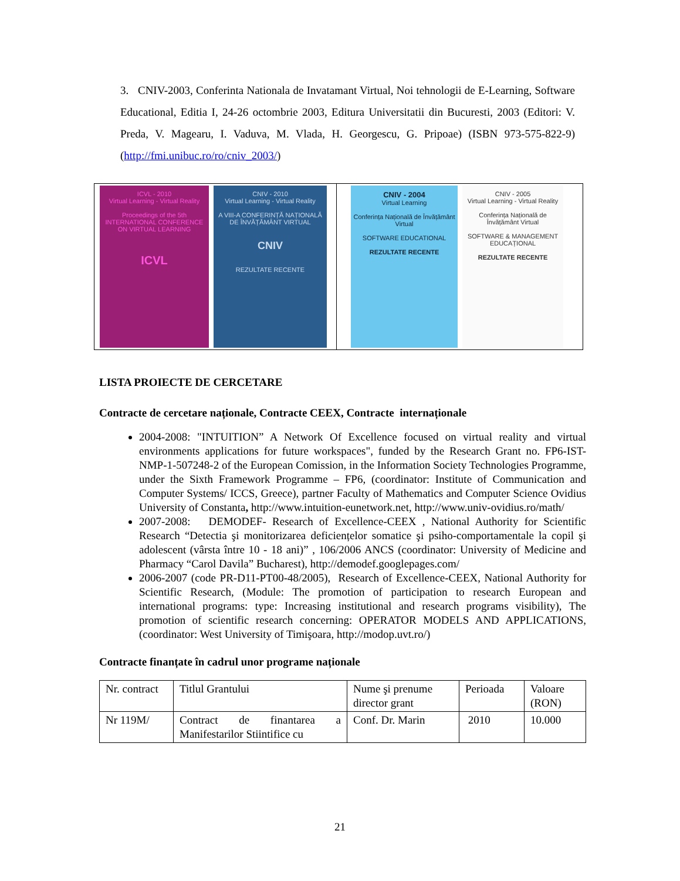3. CNIV-2003, Conferinta Nationala de Invatamant Virtual, Noi tehnologii de E-Learning, Software Educational, Editia I, 24-26 octombrie 2003, Editura Universitatii din Bucuresti, 2003 (Editori: V. Preda, V. Magearu, I. Vaduva, M. Vlada, H. Georgescu, G. Pripoae) (ISBN 973-575-822-9) (http://fmi.unibuc.ro/ro/cniv_2003/)
ICVL - 2010
Virtual Learning - Virtual Reality
Proceedings of the 5th INTERNATIONAL CONFERENCE ON VIRTUAL LEARNING
ICVL
CNIV - 2010
Virtual Learning - Virtual Reality
A VIII-A CONFERINȚĂ NAȚIONALĂ DE ÎNVĂȚĂMÂNT VIRTUAL
CNIV
REZULTATE RECENTE
CNIV - 2004
Virtual Learning
Conferința Națională de Învățământ Virtual
SOFTWARE EDUCATIONAL
REZULTATE RECENTE
CNIV - 2005
Virtual Learning - Virtual Reality
Conferința Națională de Învățământ Virtual
SOFTWARE & MANAGEMENT EDUCAȚIONAL
REZULTATE RECENTE
LISTA PROIECTE DE CERCETARE
Contracte de cercetare naționale, Contracte CEEX, Contracte internaționale
2004-2008: "INTUITION” A Network Of Excellence focused on virtual reality and virtual environments applications for future workspaces", funded by the Research Grant no. FP6-IST-NMP-1-507248-2 of the European Comission, in the Information Society Technologies Programme, under the Sixth Framework Programme – FP6, (coordinator: Institute of Communication and Computer Systems/ ICCS, Greece), partner Faculty of Mathematics and Computer Science Ovidius University of Constanta, http://www.intuition-eunetwork.net, http://www.univ-ovidius.ro/math/
2007-2008: DEMODEF- Research of Excellence-CEEX , National Authority for Scientific Research “Detectia şi monitorizarea deficiențelor somatice şi psiho-comportamentale la copil şi adolescent (vârsta între 10 - 18 ani)” , 106/2006 ANCS (coordinator: University of Medicine and Pharmacy “Carol Davila” Bucharest), http://demodef.googlepages.com/
2006-2007 (code PR-D11-PT00-48/2005), Research of Excellence-CEEX, National Authority for Scientific Research, (Module: The promotion of participation to research European and international programs: type: Increasing institutional and research programs visibility), The promotion of scientific research concerning: OPERATOR MODELS AND APPLICATIONS, (coordinator: West University of Timişoara, http://modop.uvt.ro/)
Contracte finanțate în cadrul unor programe naționale
| Nr. contract | Titlul Grantului | Nume şi prenume director grant | Perioada | Valoare (RON) |
| Nr 119M/ | Contract de finantarea a Manifestarilor Stiintifice cu | Conf. Dr. Marin | 2010 | 10.000 |
21